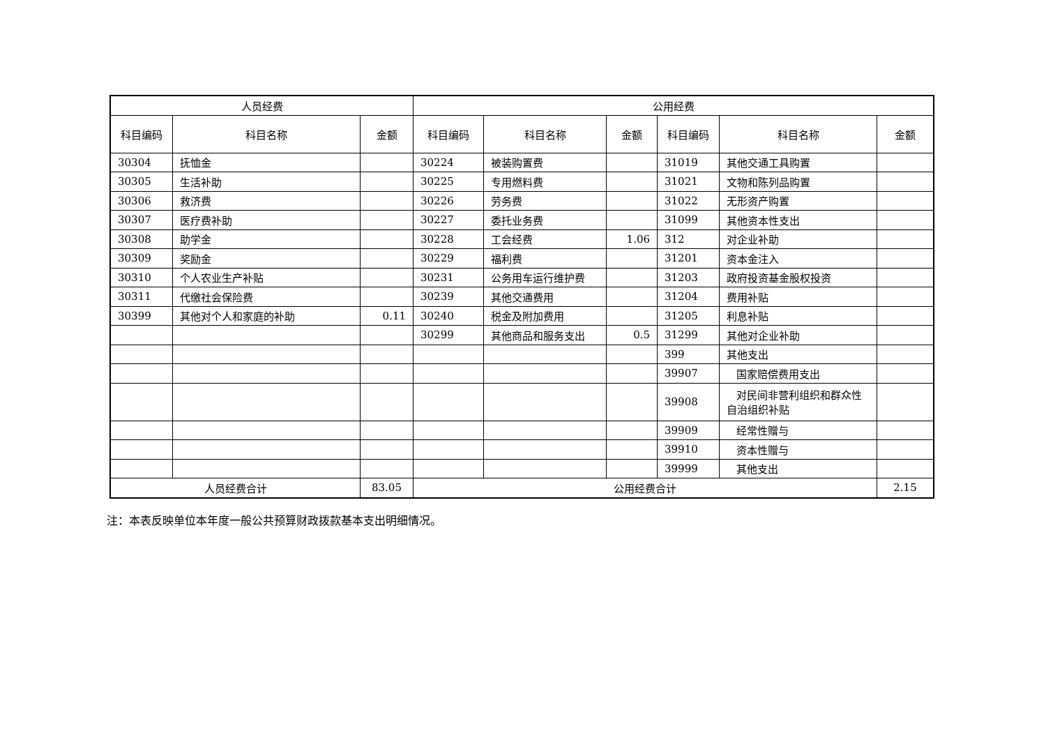| 人员经费 | | | 公用经费 | | | | | |
| --- | --- | --- | --- | --- | --- | --- | --- | --- |
| 科目编码 | 科目名称 | 金额 | 科目编码 | 科目名称 | 金额 | 科目编码 | 科目名称 | 金额 |
| 30304 | 抚恤金 | | 30224 | 被装购置费 | | 31019 | 其他交通工具购置 | |
| 30305 | 生活补助 | | 30225 | 专用燃料费 | | 31021 | 文物和陈列品购置 | |
| 30306 | 救济费 | | 30226 | 劳务费 | | 31022 | 无形资产购置 | |
| 30307 | 医疗费补助 | | 30227 | 委托业务费 | | 31099 | 其他资本性支出 | |
| 30308 | 助学金 | | 30228 | 工会经费 | 1.06 | 312 | 对企业补助 | |
| 30309 | 奖励金 | | 30229 | 福利费 | | 31201 | 资本金注入 | |
| 30310 | 个人农业生产补贴 | | 30231 | 公务用车运行维护费 | | 31203 | 政府投资基金股权投资 | |
| 30311 | 代缴社会保险费 | | 30239 | 其他交通费用 | | 31204 | 费用补贴 | |
| 30399 | 其他对个人和家庭的补助 | 0.11 | 30240 | 税金及附加费用 | | 31205 | 利息补贴 | |
| | | | 30299 | 其他商品和服务支出 | 0.5 | 31299 | 其他对企业补助 | |
| | | | | | | 399 | 其他支出 | |
| | | | | | | 39907 | 国家赔偿费用支出 | |
| | | | | | | 39908 | 对民间非营利组织和群众性自治组织补贴 | |
| | | | | | | 39909 | 经常性赠与 | |
| | | | | | | 39910 | 资本性赠与 | |
| | | | | | | 39999 | 其他支出 | |
| 人员经费合计 | | 83.05 | 公用经费合计 | | | | | 2.15 |
注：本表反映单位本年度一般公共预算财政拨款基本支出明细情况。